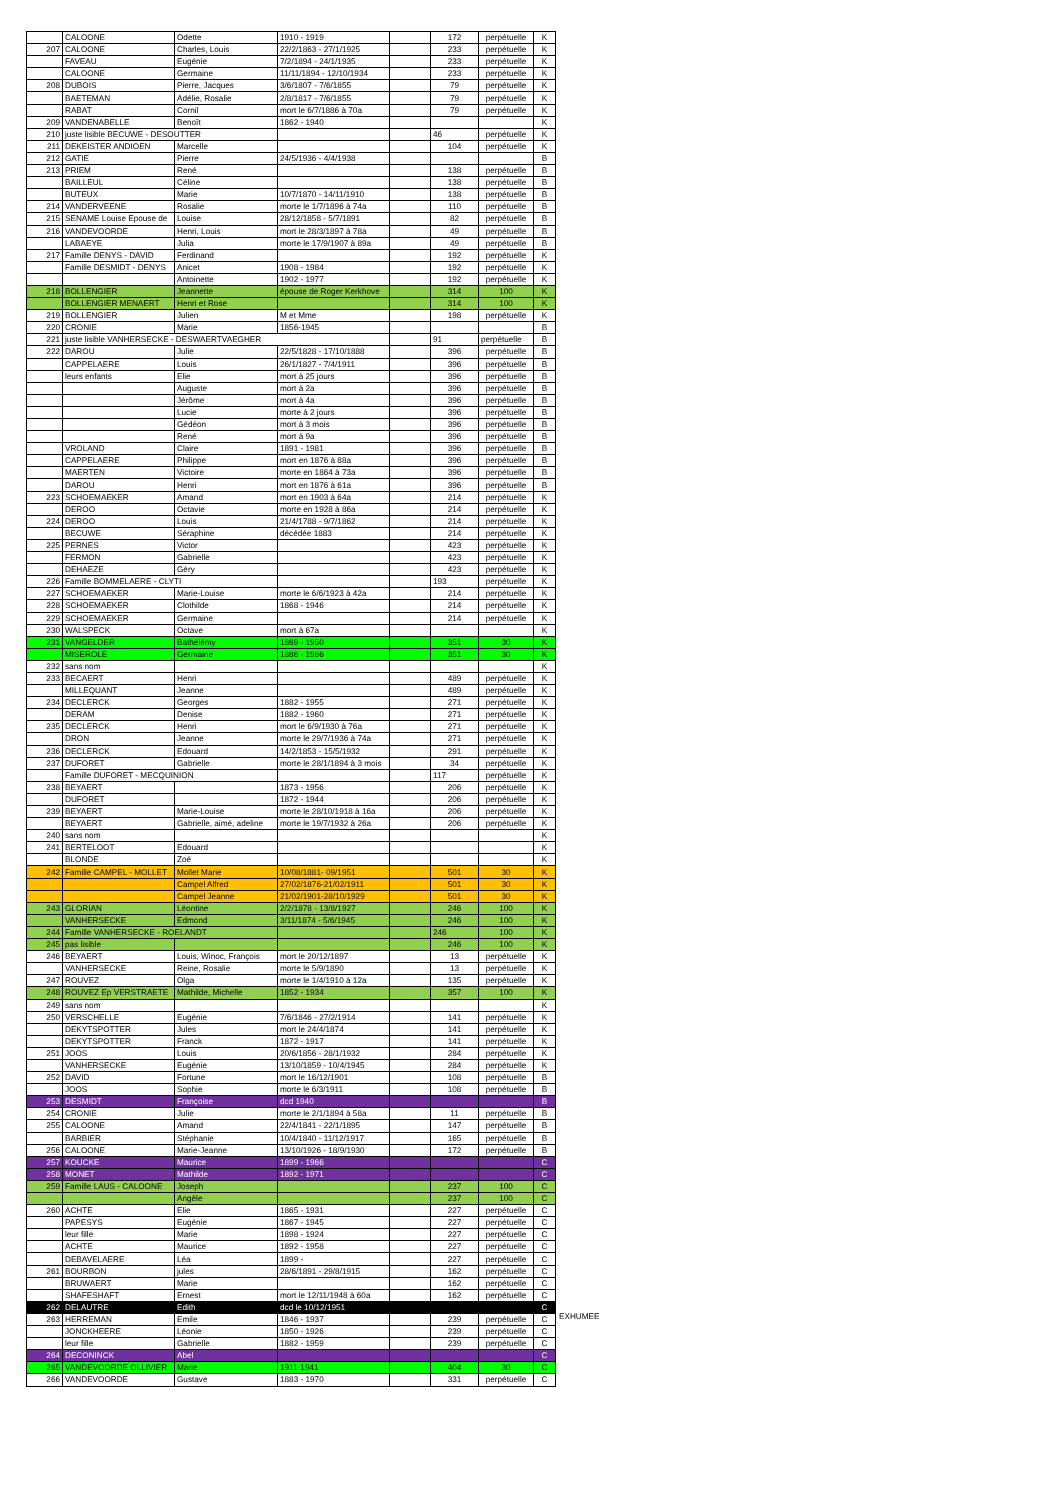| | CALOONE | Odette | 1910 - 1919 | | 172 | perpétuelle | K |
| 207 | CALOONE | Charles, Louis | 22/2/1863 - 27/1/1925 | | 233 | perpétuelle | K |
| | FAVEAU | Eugénie | 7/2/1894 - 24/1/1935 | | 233 | perpétuelle | K |
| | CALOONE | Germaine | 11/11/1894 - 12/10/1934 | | 233 | perpétuelle | K |
| 208 | DUBOIS | Pierre, Jacques | 3/6/1807 - 7/6/1855 | | 79 | perpétuelle | K |
| | BAETEMAN | Adélie, Rosalie | 2/8/1817 - 7/6/1855 | | 79 | perpétuelle | K |
| | RABAT | Cornil | mort le 6/7/1886 à 70a | | 79 | perpétuelle | K |
| 209 | VANDENABELLE | Benoît | 1862 - 1940 | | | | K |
| 210 | juste lisible BECUWE - DESOUTTER | | | | 46 | perpétuelle | K |
| 211 | DEKEISTER ANDIOEN | Marcelle | | | 104 | perpétuelle | K |
| 212 | GATIE | Pierre | 24/5/1936 - 4/4/1938 | | | | B |
| 213 | PRIEM | René | | | 138 | perpétuelle | B |
| | BAILLEUL | Céline | | | 138 | perpétuelle | B |
| | BUTEUX | Marie | 10/7/1870 - 14/11/1910 | | 138 | perpétuelle | B |
| 214 | VANDERVEENE | Rosalie | morte le 1/7/1896 à 74a | | 110 | perpétuelle | B |
| 215 | SENAME Louise Epouse de | Louise | 28/12/1858 - 5/7/1891 | | 82 | perpétuelle | B |
| 216 | VANDEVOORDE | Henri, Louis | mort le 28/3/1897 à 78a | | 49 | perpétuelle | B |
| | LABAEYE | Julia | morte le 17/9/1907 à 89a | | 49 | perpétuelle | B |
| 217 | Famille DENYS - DAVID | Ferdinand | | | 192 | perpétuelle | K |
| | Famille DESMIDT - DENYS | Anicet | 1908 - 1984 | | 192 | perpétuelle | K |
| | | Antoinette | 1902 - 1977 | | 192 | perpétuelle | K |
| 218 | BOLLENGIER | Jeannette | épouse de Roger Kerkhove | | 314 | 100 | K |
| | BOLLENGIER MENAERT | Henri et Rose | | | 314 | 100 | K |
| 219 | BOLLENGIER | Julien | M et Mme | | 198 | perpétuelle | K |
| 220 | CRONIE | Marie | 1856-1945 | | | | B |
| 221 | juste lisible VANHERSECKE - DESWAERTVAEGHER | | | | 91 | perpétuelle | B |
| 222 | DAROU | Julie | 22/5/1828 - 17/10/1888 | | 396 | perpétuelle | B |
| | CAPPELAERE | Louis | 26/1/1827 - 7/4/1911 | | 396 | perpétuelle | B |
| | leurs enfants | Elie | mort à 25 jours | | 396 | perpétuelle | B |
| | | Auguste | mort à 2a | | 396 | perpétuelle | B |
| | | Jérôme | mort à 4a | | 396 | perpétuelle | B |
| | | Lucie | morte à 2 jours | | 396 | perpétuelle | B |
| | | Gédéon | mort à 3 mois | | 396 | perpétuelle | B |
| | | René | mort à 9a | | 396 | perpétuelle | B |
| | VROLAND | Claire | 1891 - 1981 | | 396 | perpétuelle | B |
| | CAPPELAERE | Philippe | mort en 1876 à 88a | | 396 | perpétuelle | B |
| | MAERTEN | Victoire | morte en 1864 à 73a | | 396 | perpétuelle | B |
| | DAROU | Henri | mort en 1876 à 61a | | 396 | perpétuelle | B |
| 223 | SCHOEMAEKER | Amand | mort en 1903 à 64a | | 214 | perpétuelle | K |
| | DEROO | Octavie | morte en 1928 à 86a | | 214 | perpétuelle | K |
| 224 | DEROO | Louis | 21/4/1788 - 9/7/1862 | | 214 | perpétuelle | K |
| | BECUWE | Séraphine | décédée 1883 | | 214 | perpétuelle | K |
| 225 | PERNES | Victor | | | 423 | perpétuelle | K |
| | FERMON | Gabrielle | | | 423 | perpétuelle | K |
| | DEHAEZE | Géry | | | 423 | perpétuelle | K |
| 226 | Famille BOMMELAERE - CLYTI | | | | 193 | perpétuelle | K |
| 227 | SCHOEMAEKER | Marie-Louise | morte le 6/6/1923 à 42a | | 214 | perpétuelle | K |
| 228 | SCHOEMAEKER | Clothilde | 1868 - 1946 | | 214 | perpétuelle | K |
| 229 | SCHOEMAEKER | Germaine | | | 214 | perpétuelle | K |
| 230 | WALSPECK | Octave | mort à 67a | | | | K |
| 231 | VANGELDER | Bathélémy | 1869 - 1950 | | 351 | 30 | K |
| | MISEROLE | Germaine | 1886 - 1966 | | 351 | 30 | K |
| 232 | sans nom | | | | | | K |
| 233 | BECAERT | Henri | | | 489 | perpétuelle | K |
| | MILLEQUANT | Jeanne | | | 489 | perpétuelle | K |
| 234 | DECLERCK | Georges | 1882 - 1955 | | 271 | perpétuelle | K |
| | DERAM | Denise | 1882 - 1960 | | 271 | perpétuelle | K |
| 235 | DECLERCK | Henri | mort le 6/9/1930 à 76a | | 271 | perpétuelle | K |
| | DRON | Jeanne | morte le 29/7/1936 à 74a | | 271 | perpétuelle | K |
| 236 | DECLERCK | Edouard | 14/2/1853 - 15/5/1932 | | 291 | perpétuelle | K |
| 237 | DUFORET | Gabrielle | morte le 28/1/1894 à 3 mois | | 34 | perpétuelle | K |
| | Famille DUFORET - MECQUINION | | | | 117 | perpétuelle | K |
| 238 | BEYAERT | | 1873 - 1956 | | 206 | perpétuelle | K |
| | DUFORET | | 1872 - 1944 | | 206 | perpétuelle | K |
| 239 | BEYAERT | Marie-Louise | morte le 28/10/1918 à 16a | | 206 | perpétuelle | K |
| | BEYAERT | Gabrielle, aimé, adeline | morte le 19/7/1932 à 26a | | 206 | perpétuelle | K |
| 240 | sans nom | | | | | | K |
| 241 | BERTELOOT | Edouard | | | | | K |
| | BLONDE | Zoé | | | | | K |
| 242 | Famille CAMPEL - MOLLET | Mollet Marie | 10/08/1881- 09/1951 | | 501 | 30 | K |
| | | Campel Alfred | 27/02/1876-21/02/1911 | | 501 | 30 | K |
| | | Campel Jeanne | 21/02/1901-28/10/1929 | | 501 | 30 | K |
| 243 | GLORIAN | Léontine | 2/2/1878 - 13/8/1927 | | 246 | 100 | K |
| | VANHERSECKE | Edmond | 3/11/1874 - 5/6/1945 | | 246 | 100 | K |
| 244 | Famille VANHERSECKE - ROELANDT | | | | 246 | 100 | K |
| 245 | pas lisible | | | | 246 | 100 | K |
| 246 | BEYAERT | Louis, Winoc, François | mort le 20/12/1897 | | 13 | perpétuelle | K |
| | VANHERSECKE | Reine, Rosalie | morte le 5/9/1890 | | 13 | perpétuelle | K |
| 247 | ROUVEZ | Olga | morte le 1/4/1910 à 12a | | 135 | perpétuelle | K |
| 248 | ROUVEZ Ep VERSTRAETE | Mathilde, Michelle | 1852 - 1934 | | 357 | 100 | K |
| 249 | sans nom | | | | | | K |
| 250 | VERSCHELLE | Eugénie | 7/6/1846 - 27/2/1914 | | 141 | perpétuelle | K |
| | DEKYTSPOTTER | Jules | mort le 24/4/1874 | | 141 | perpétuelle | K |
| | DEKYTSPOTTER | Franck | 1872 - 1917 | | 141 | perpétuelle | K |
| 251 | JOOS | Louis | 20/6/1856 - 28/1/1932 | | 284 | perpétuelle | K |
| | VANHERSECKE | Eugénie | 13/10/1859 - 10/4/1945 | | 284 | perpétuelle | K |
| 252 | DAVID | Fortune | mort le 16/12/1901 | | 108 | perpétuelle | B |
| | JOOS | Sophie | morte le 6/3/1911 | | 108 | perpétuelle | B |
| 253 | DESMIDT | Françoise | dcd 1940 | | | | B |
| 254 | CRONIE | Julie | morte le 2/1/1894 à 58a | | 11 | perpétuelle | B |
| 255 | CALOONE | Amand | 22/4/1841 - 22/1/1895 | | 147 | perpétuelle | B |
| | BARBIER | Stéphanie | 10/4/1840 - 11/12/1917 | | 165 | perpétuelle | B |
| 256 | CALOONE | Marie-Jeanne | 13/10/1926 - 18/9/1930 | | 172 | perpétuelle | B |
| 257 | KOUCKE | Maurice | 1899 - 1966 | | | | C |
| 258 | MONET | Mathilde | 1892 - 1971 | | | | C |
| 259 | Famille LAUS - CALOONE | Joseph | | | 237 | 100 | C |
| | | Angèle | | | 237 | 100 | C |
| 260 | ACHTE | Elie | 1865 - 1931 | | 227 | perpétuelle | C |
| | PAPESYS | Eugénie | 1867 - 1945 | | 227 | perpétuelle | C |
| | leur fille | Marie | 1898 - 1924 | | 227 | perpétuelle | C |
| | ACHTE | Maurice | 1892 - 1958 | | 227 | perpétuelle | C |
| | DEBAVELAERE | Léa | 1899 - | | 227 | perpétuelle | C |
| 261 | BOURBON | jules | 28/6/1891 - 29/8/1915 | | 162 | perpétuelle | C |
| | BRUWAERT | Marie | | | 162 | perpétuelle | C |
| | SHAFESHAFT | Ernest | mort le 12/11/1948 à 60a | | 162 | perpétuelle | C |
| 262 | DELAUTRE | Edith | dcd le 10/12/1951 | | | | C |
| 263 | HERREMAN | Emile | 1846 - 1937 | | 239 | perpétuelle | C |
| | JONCKHEERE | Léonie | 1850 - 1926 | | 239 | perpétuelle | C |
| | leur fille | Gabrielle | 1882 - 1959 | | 239 | perpétuelle | C |
| 264 | DECONINCK | Abel | | | | | C |
| 265 | VANDEVOORDE OLLIVIER | Marie | 1911-1941 | | 404 | 30 | C |
| 266 | VANDEVOORDE | Gustave | 1883 - 1970 | | 331 | perpétuelle | C |
EXHUMEE